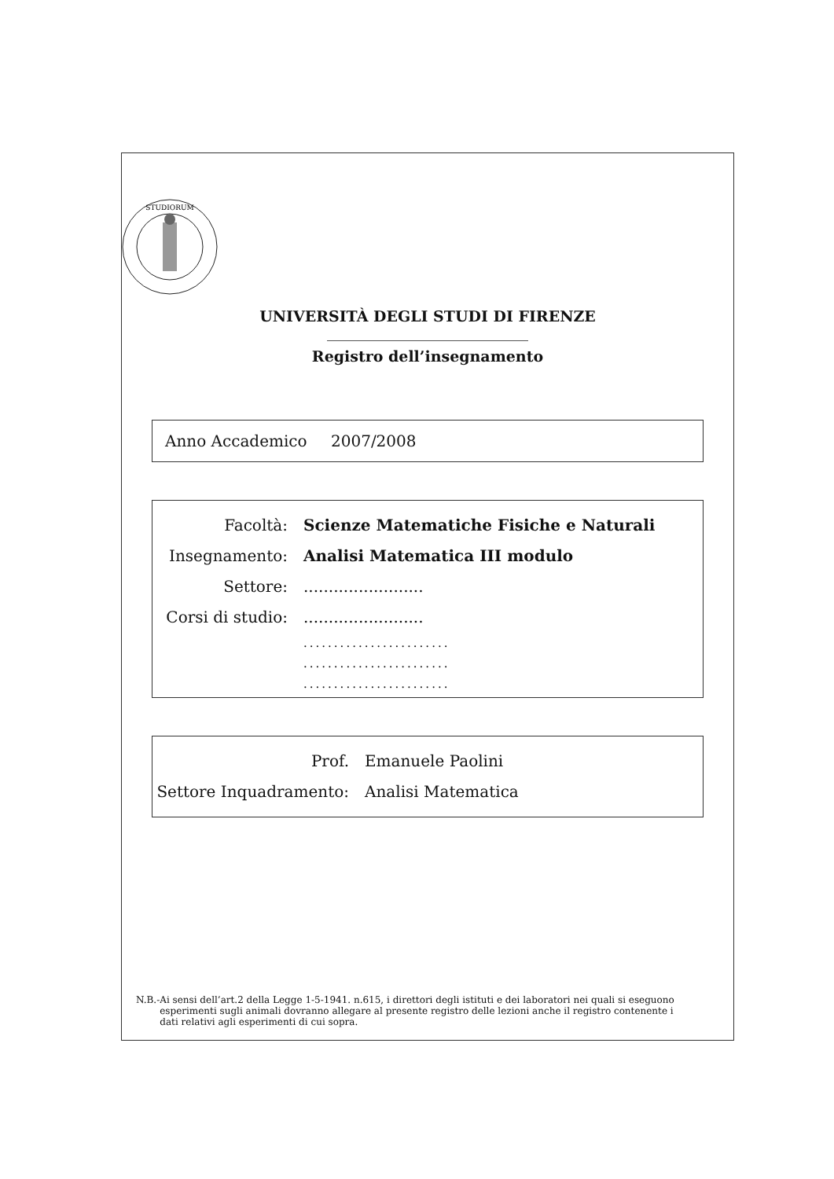STUDIORUM
UNIVERSITÀ DEGLI STUDI DI FIRENZE
Registro dell’insegnamento
Anno Accademico 2007/2008
Facoltà: Scienze Matematiche Fisiche e Naturali
Insegnamento: Analisi Matematica III modulo
Settore: ........................
Corsi di studio:
........................
........................
........................
........................
Prof.
Emanuele Paolini
Settore Inquadramento:
Analisi Matematica
N.B.- Ai sensi dell’art.2 della Legge 1-5-1941. n.615, i direttori degli istituti e dei laboratori nei quali si eseguono esperimenti sugli animali dovranno allegare al presente registro delle lezioni anche il registro contenente i dati relativi agli esperimenti di cui sopra.